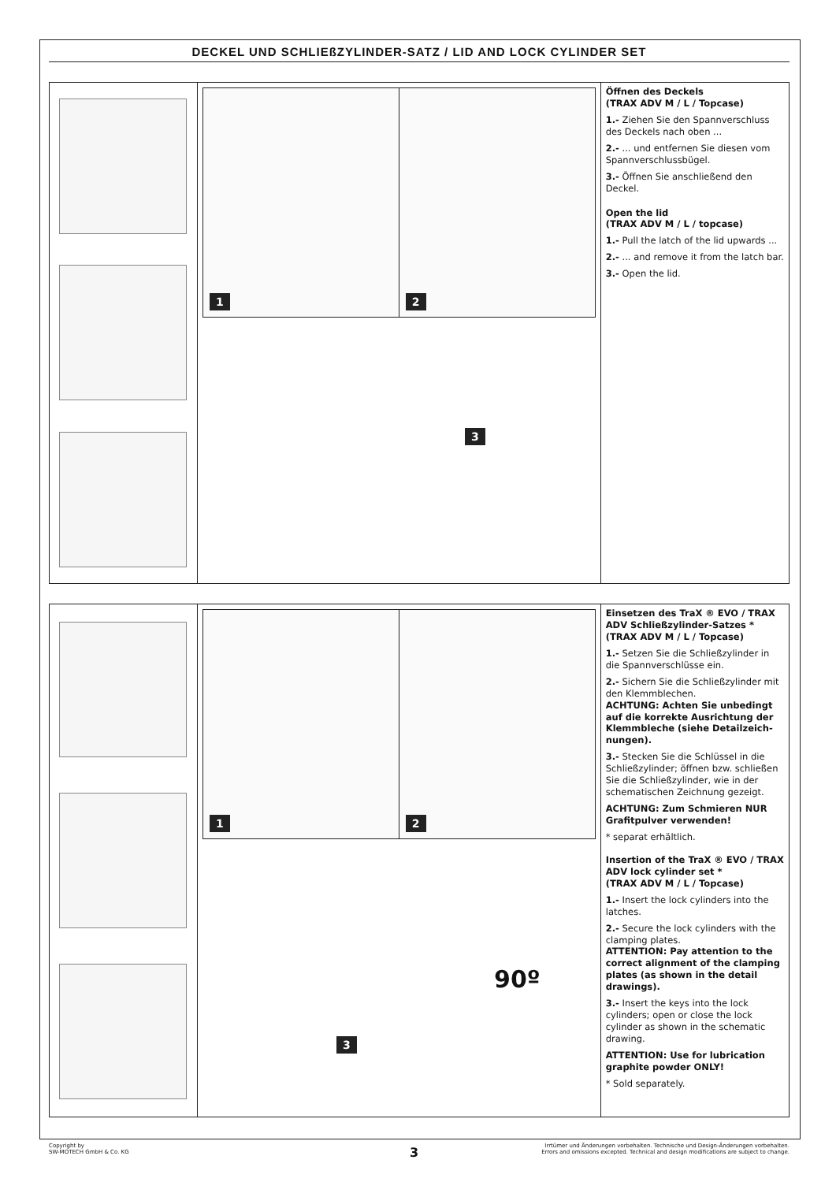DECKEL UND SCHLIEßZYLINDER-SATZ / LID AND LOCK CYLINDER SET
1
2
3
Öffnen des Deckels
(TRAX ADV M / L / Topcase)
1.- Ziehen Sie den Spannverschluss des Deckels nach oben ...
2.- ... und entfernen Sie diesen vom Spannverschlussbügel.
3.- Öffnen Sie anschließend den Deckel.
Open the lid
(TRAX ADV M / L / topcase)
1.- Pull the latch of the lid upwards ...
2.- ... and remove it from the latch bar.
3.- Open the lid.
1
2
3
90º
Einsetzen des TraX ® EVO / TRAX ADV Schließzylinder-Satzes *
(TRAX ADV M / L / Topcase)
1.- Setzen Sie die Schließzylinder in die Spannverschlüsse ein.
2.- Sichern Sie die Schließzylinder mit den Klemmblechen.
ACHTUNG: Achten Sie unbedingt auf die korrekte Ausrichtung der Klemmbleche (siehe Detailzeich-nungen).
3.- Stecken Sie die Schlüssel in die Schließzylinder; öffnen bzw. schließen Sie die Schließzylinder, wie in der schematischen Zeichnung gezeigt.
ACHTUNG: Zum Schmieren NUR Grafitpulver verwenden!
* separat erhältlich.
Insertion of the TraX ® EVO / TRAX ADV lock cylinder set *
(TRAX ADV M / L / Topcase)
1.- Insert the lock cylinders into the latches.
2.- Secure the lock cylinders with the clamping plates.
ATTENTION: Pay attention to the correct alignment of the clamping plates (as shown in the detail drawings).
3.- Insert the keys into the lock cylinders; open or close the lock cylinder as shown in the schematic drawing.
ATTENTION: Use for lubrication graphite powder ONLY!
* Sold separately.
Copyright by
SW-MOTECH GmbH & Co. KG
Irrtümer und Änderungen vorbehalten. Technische und Design-Änderungen vorbehalten.
Errors and omissions excepted. Technical and design modifications are subject to change.
3